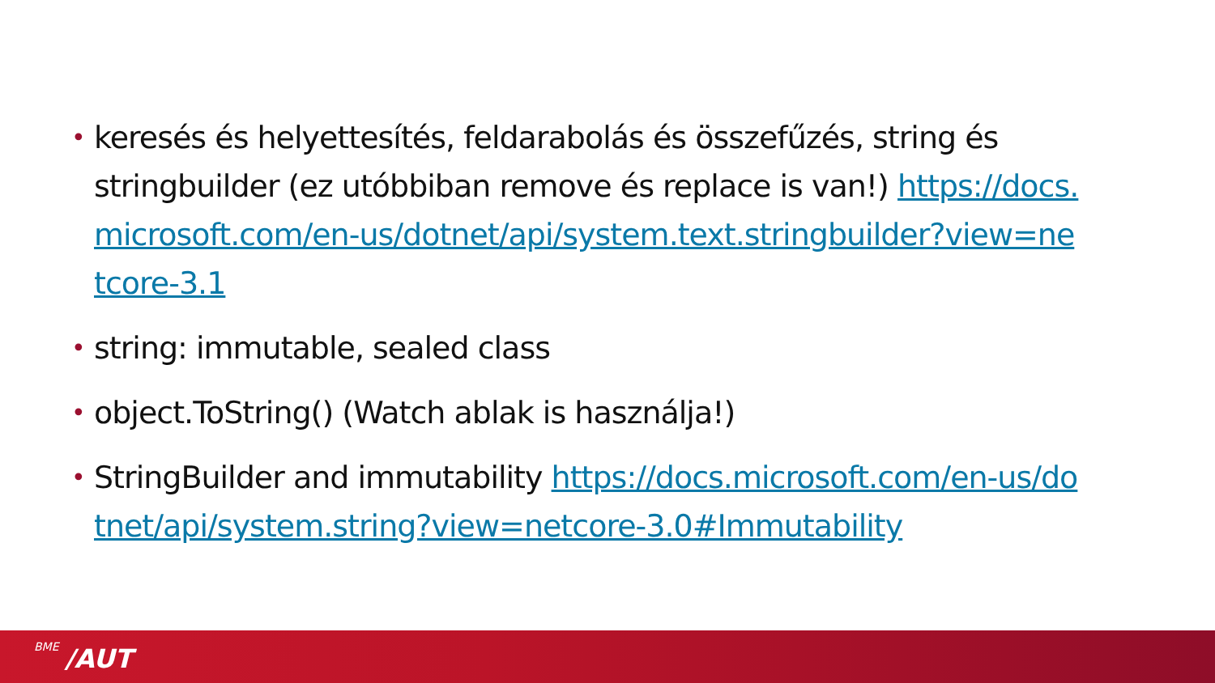• keresés és helyettesítés, feldarabolás és összefűzés, string és stringbuilder (ez utóbbiban remove és replace is van!) https://docs.microsoft.com/en-us/dotnet/api/system.text.stringbuilder?view=netcore-3.1
• string: immutable, sealed class
• object.ToString() (Watch ablak is használja!)
• StringBuilder and immutability https://docs.microsoft.com/en-us/dotnet/api/system.string?view=netcore-3.0#Immutability
BME /AUT